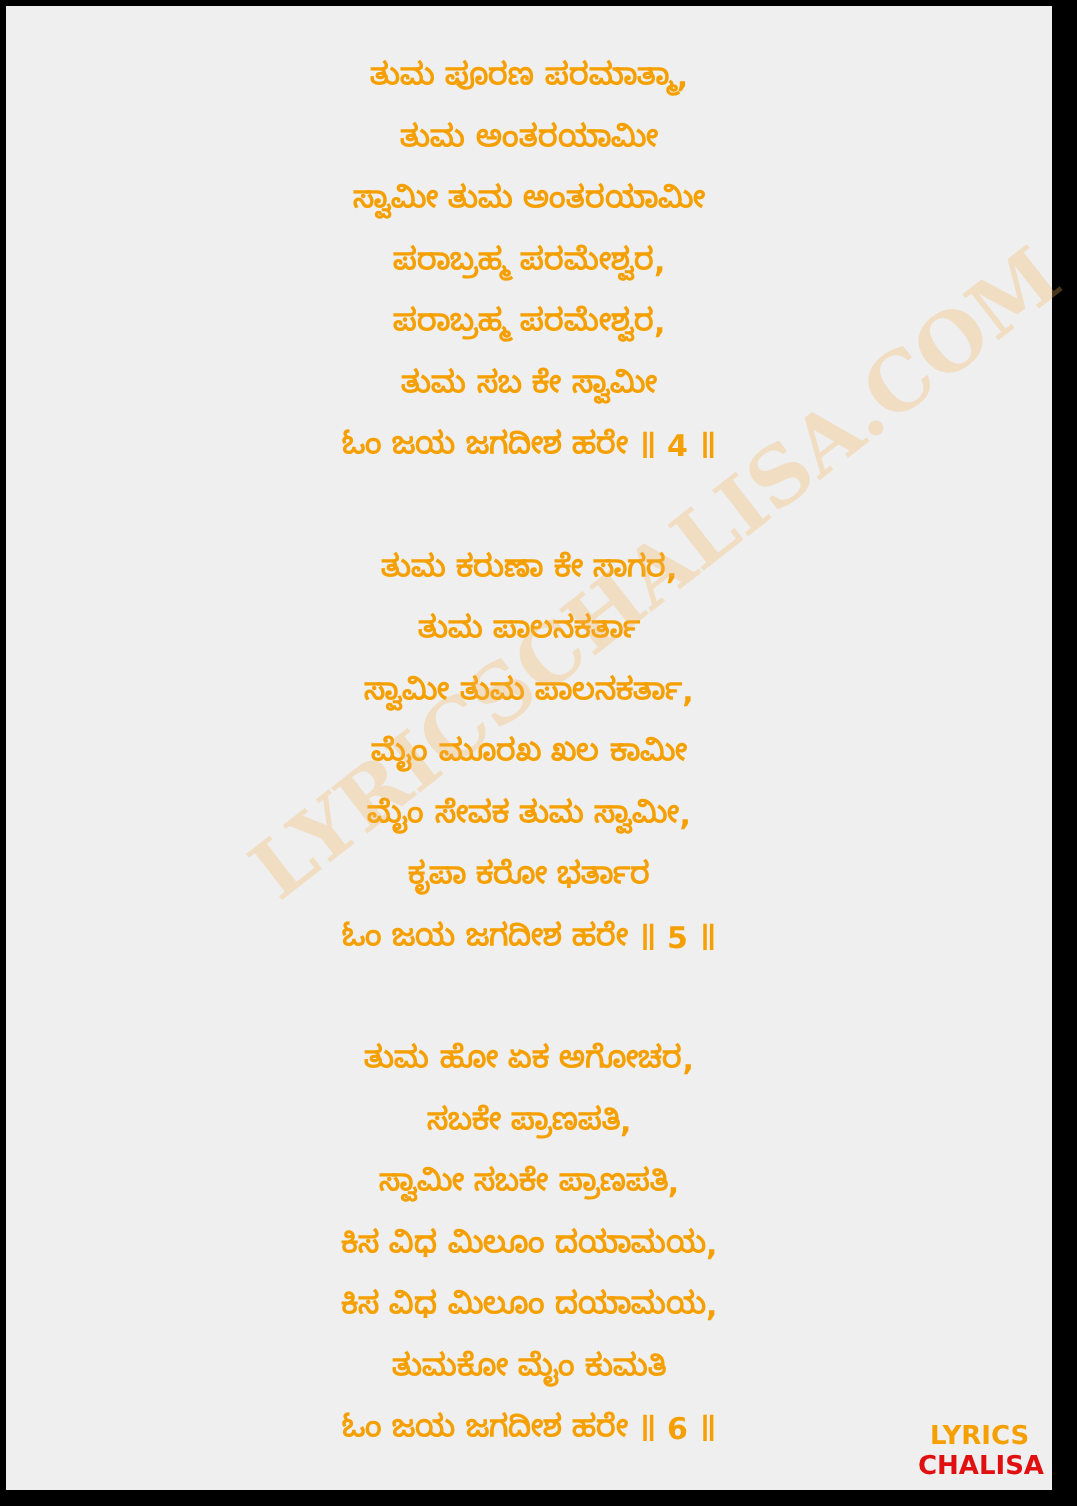LYRICSCHALISA.COM
ತುಮ ಪೂರಣ ಪರಮಾತ್ಮಾ,
ತುಮ ಅಂತರಯಾಮೀ
ಸ್ವಾಮೀ ತುಮ ಅಂತರಯಾಮೀ
ಪರಾಬ್ರಹ್ಮ ಪರಮೇಶ್ವರ,
ಪರಾಬ್ರಹ್ಮ ಪರಮೇಶ್ವರ,
ತುಮ ಸಬ ಕೇ ಸ್ವಾಮೀ
ಓಂ ಜಯ ಜಗದೀಶ ಹರೇ ॥ 4 ॥
ತುಮ ಕರುಣಾ ಕೇ ಸಾಗರ,
ತುಮ ಪಾಲನಕರ್ತಾ
ಸ್ವಾಮೀ ತುಮ ಪಾಲನಕರ್ತಾ,
ಮೈಂ ಮೂರಖ ಖಲ ಕಾಮೀ
ಮೈಂ ಸೇವಕ ತುಮ ಸ್ವಾಮೀ,
ಕೃಪಾ ಕರೋ ಭರ್ತಾರ
ಓಂ ಜಯ ಜಗದೀಶ ಹರೇ ॥ 5 ॥
ತುಮ ಹೋ ಏಕ ಅಗೋಚರ,
ಸಬಕೇ ಪ್ರಾಣಪತಿ,
ಸ್ವಾಮೀ ಸಬಕೇ ಪ್ರಾಣಪತಿ,
ಕಿಸ ವಿಧ ಮಿಲೂಂ ದಯಾಮಯ,
ಕಿಸ ವಿಧ ಮಿಲೂಂ ದಯಾಮಯ,
ತುಮಕೋ ಮೈಂ ಕುಮತಿ
ಓಂ ಜಯ ಜಗದೀಶ ಹರೇ ॥ 6 ॥
LYRICS
CHALISA